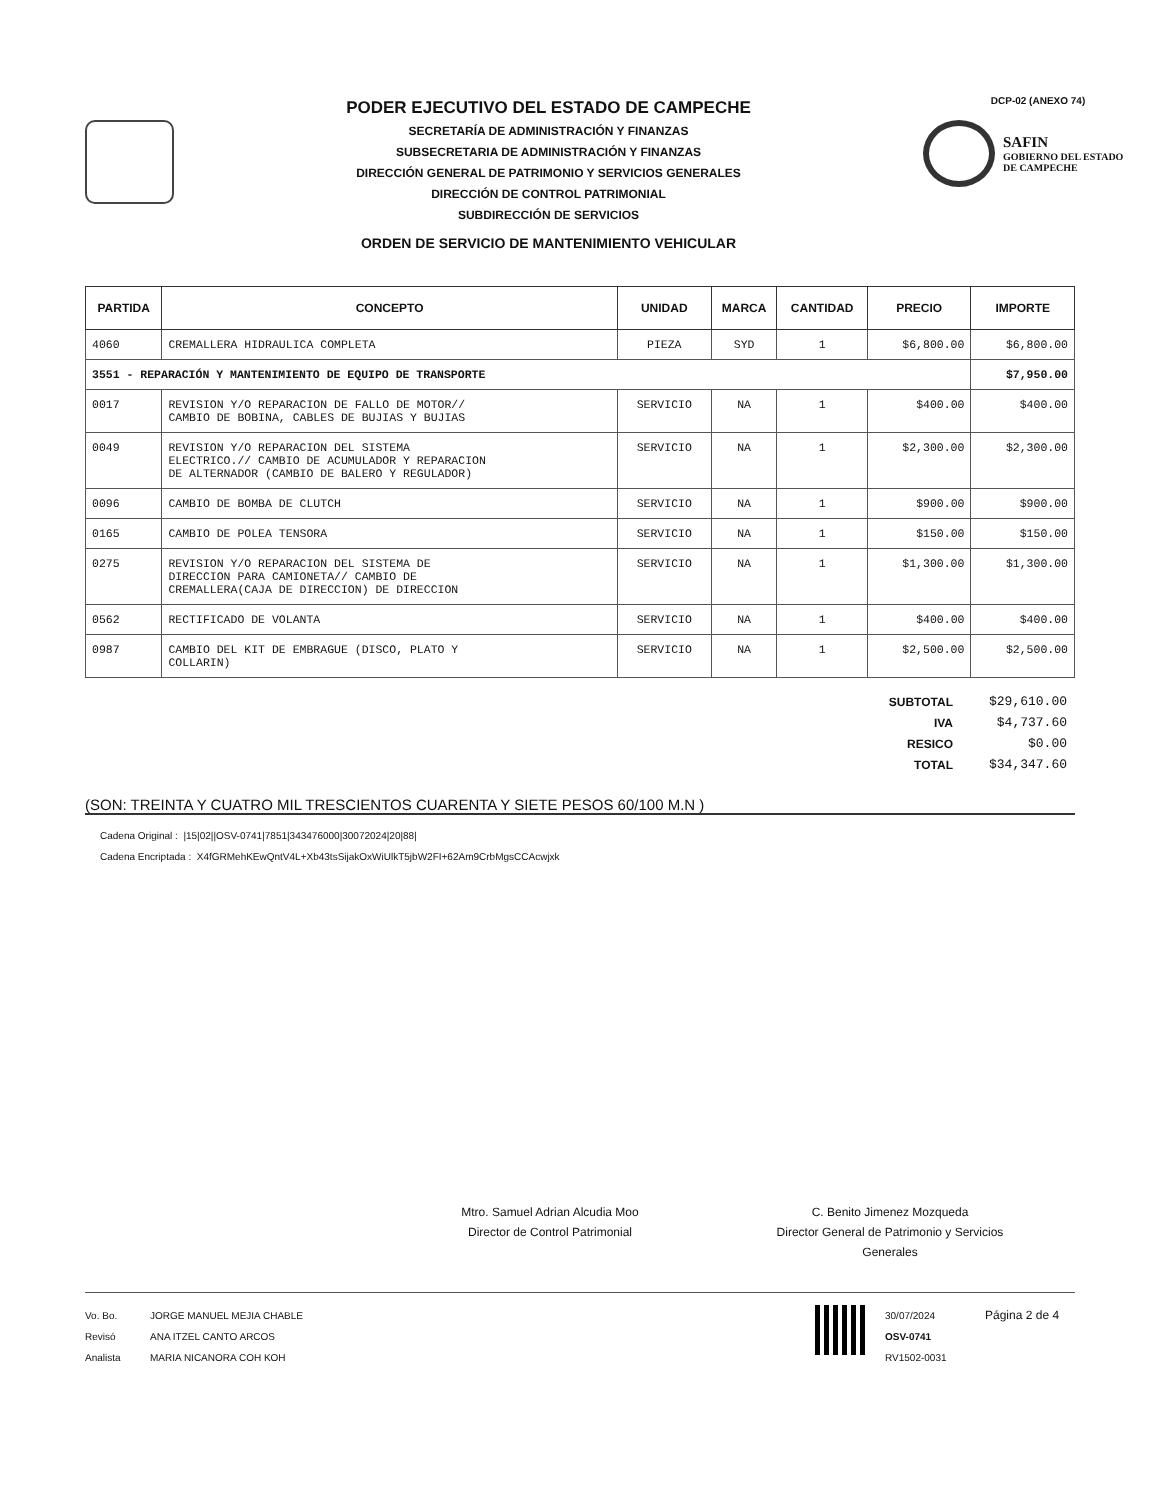PODER EJECUTIVO DEL ESTADO DE CAMPECHE
SECRETARÍA DE ADMINISTRACIÓN Y FINANZAS
SUBSECRETARIA DE ADMINISTRACIÓN Y FINANZAS
DIRECCIÓN GENERAL DE PATRIMONIO Y SERVICIOS GENERALES
DIRECCIÓN DE CONTROL PATRIMONIAL
SUBDIRECCIÓN DE SERVICIOS
ORDEN DE SERVICIO DE MANTENIMIENTO VEHICULAR
DCP-02 (ANEXO 74)
SAFIN
GOBIERNO DEL ESTADO
DE CAMPECHE
| PARTIDA | CONCEPTO | UNIDAD | MARCA | CANTIDAD | PRECIO | IMPORTE |
| --- | --- | --- | --- | --- | --- | --- |
| 4060 | CREMALLERA HIDRAULICA COMPLETA | PIEZA | SYD | 1 | $6,800.00 | $6,800.00 |
| 3551 - REPARACIÓN Y MANTENIMIENTO DE EQUIPO DE TRANSPORTE | | | | | | $7,950.00 |
| 0017 | REVISION Y/O REPARACION DE FALLO DE MOTOR// CAMBIO DE BOBINA, CABLES DE BUJIAS Y BUJIAS | SERVICIO | NA | 1 | $400.00 | $400.00 |
| 0049 | REVISION Y/O REPARACION DEL SISTEMA ELECTRICO.// CAMBIO DE ACUMULADOR Y REPARACION DE ALTERNADOR (CAMBIO DE BALERO Y REGULADOR) | SERVICIO | NA | 1 | $2,300.00 | $2,300.00 |
| 0096 | CAMBIO DE BOMBA DE CLUTCH | SERVICIO | NA | 1 | $900.00 | $900.00 |
| 0165 | CAMBIO DE POLEA TENSORA | SERVICIO | NA | 1 | $150.00 | $150.00 |
| 0275 | REVISION Y/O REPARACION DEL SISTEMA DE DIRECCION PARA CAMIONETA// CAMBIO DE CREMALLERA(CAJA DE DIRECCION) DE DIRECCION | SERVICIO | NA | 1 | $1,300.00 | $1,300.00 |
| 0562 | RECTIFICADO DE VOLANTA | SERVICIO | NA | 1 | $400.00 | $400.00 |
| 0987 | CAMBIO DEL KIT DE EMBRAGUE (DISCO, PLATO Y COLLARIN) | SERVICIO | NA | 1 | $2,500.00 | $2,500.00 |
| SUBTOTAL | $29,610.00 |
| IVA | $4,737.60 |
| RESICO | $0.00 |
| TOTAL | $34,347.60 |
(SON: TREINTA Y CUATRO MIL TRESCIENTOS CUARENTA Y SIETE PESOS 60/100 M.N )
Cadena Original : |15|02||OSV-0741|7851|343476000|30072024|20|88|
Cadena Encriptada : X4fGRMehKEwQntV4L+Xb43tsSijakOxWiUlkT5jbW2FI+62Am9CrbMgsCCAcwjxk
Mtro. Samuel Adrian Alcudia Moo
Director de Control Patrimonial
C. Benito Jimenez Mozqueda
Director General de Patrimonio y Servicios
Generales
Vo. Bo.
Revisó
Analista
JORGE MANUEL MEJIA CHABLE
ANA ITZEL CANTO ARCOS
MARIA NICANORA COH KOH
30/07/2024
OSV-0741
RV1502-0031
Página 2 de 4